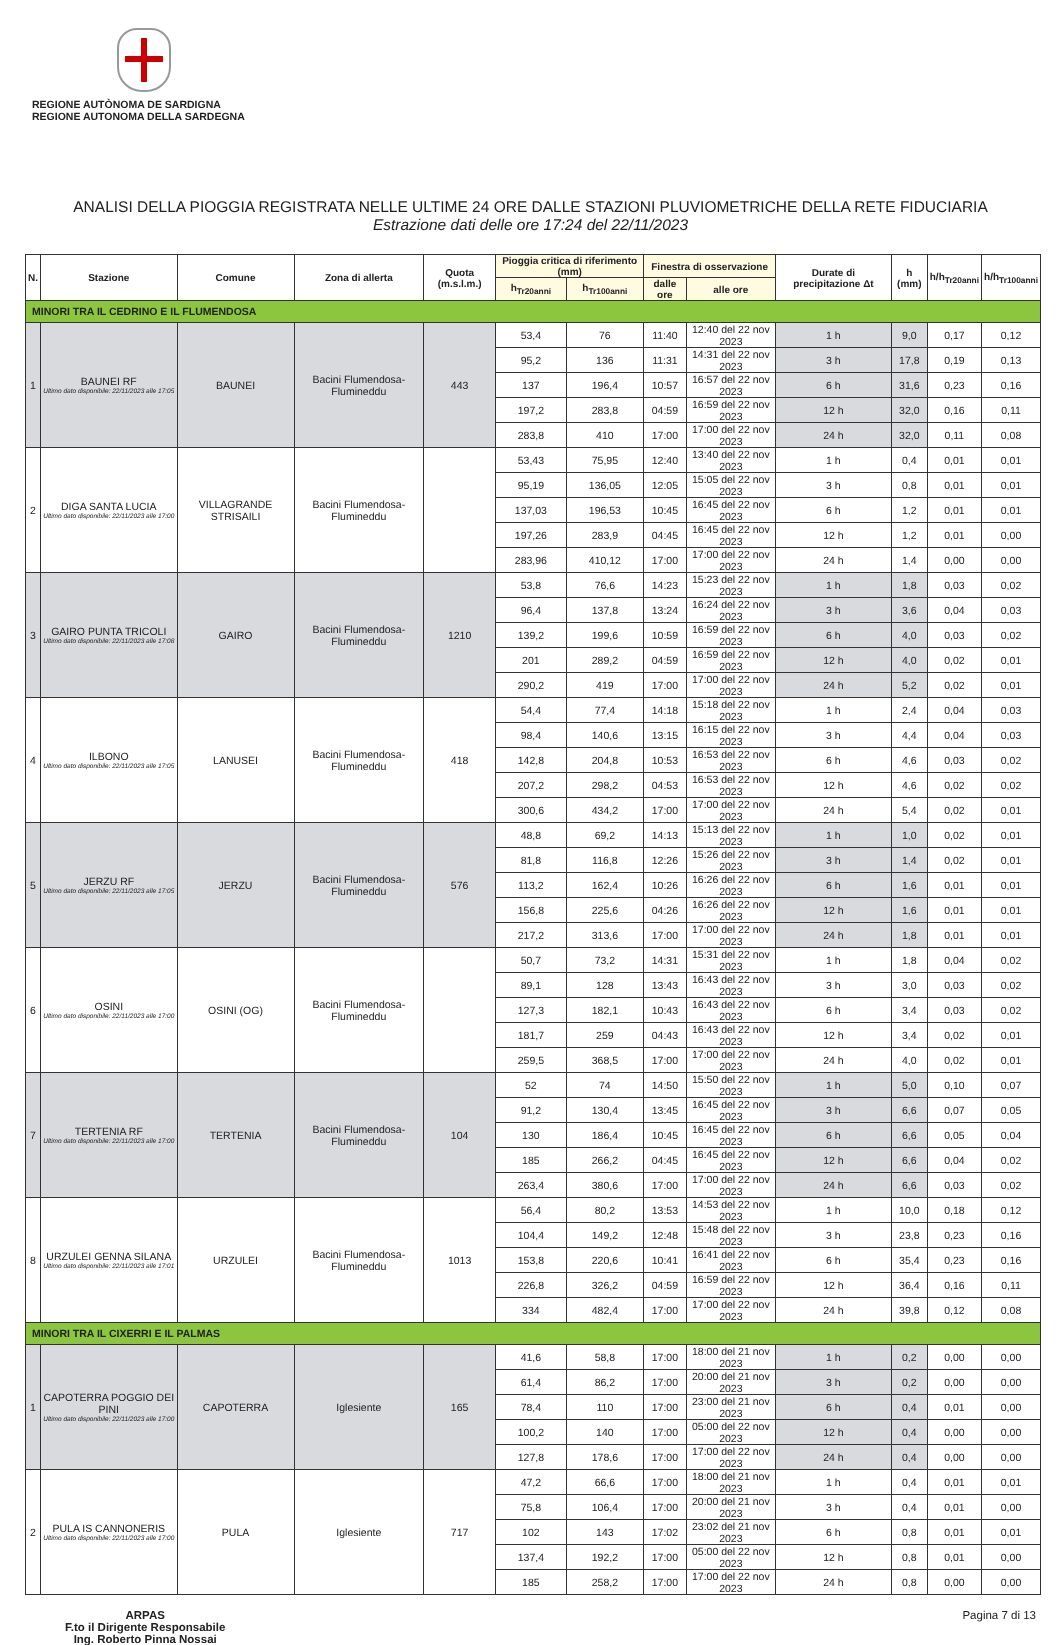REGIONE AUTÒNOMA DE SARDIGNA
REGIONE AUTONOMA DELLA SARDEGNA
ANALISI DELLA PIOGGIA REGISTRATA NELLE ULTIME 24 ORE DALLE STAZIONI PLUVIOMETRICHE DELLA RETE FIDUCIARIA
Estrazione dati delle ore 17:24 del 22/11/2023
| N. | Stazione | Comune | Zona di allerta | Quota (m.s.l.m.) | Pioggia critica di riferimento (mm) | | Finestra di osservazione | | Durate di precipitazione Δt | h (mm) | h/h<sub>Tr20anni</sub> | h/h<sub>Tr100anni</sub> |
| --- | --- | --- | --- | --- | --- | --- | --- | --- | --- | --- | --- | --- |
| | | | | | h<sub>Tr20anni</sub> | h<sub>Tr100anni</sub> | dalle ore | alle ore | | | | |
| MINORI TRA IL CEDRINO E IL FLUMENDOSA | | | | | | | | | | | | |
| 1 | BAUNEI RF Ultimo dato disponibile: 22/11/2023 alle 17:05 | BAUNEI | Bacini Flumendosa-Flumineddu | 443 | 53,4 | 76 | 11:40 | 12:40 del 22 nov 2023 | 1 h | 9,0 | 0,17 | 0,12 |
| | | | | | 95,2 | 136 | 11:31 | 14:31 del 22 nov 2023 | 3 h | 17,8 | 0,19 | 0,13 |
| | | | | | 137 | 196,4 | 10:57 | 16:57 del 22 nov 2023 | 6 h | 31,6 | 0,23 | 0,16 |
| | | | | | 197,2 | 283,8 | 04:59 | 16:59 del 22 nov 2023 | 12 h | 32,0 | 0,16 | 0,11 |
| | | | | | 283,8 | 410 | 17:00 | 17:00 del 22 nov 2023 | 24 h | 32,0 | 0,11 | 0,08 |
| 2 | DIGA SANTA LUCIA Ultimo dato disponibile: 22/11/2023 alle 17:00 | VILLAGRANDE STRISAILI | Bacini Flumendosa-Flumineddu | | 53,43 | 75,95 | 12:40 | 13:40 del 22 nov 2023 | 1 h | 0,4 | 0,01 | 0,01 |
| | | | | | 95,19 | 136,05 | 12:05 | 15:05 del 22 nov 2023 | 3 h | 0,8 | 0,01 | 0,01 |
| | | | | | 137,03 | 196,53 | 10:45 | 16:45 del 22 nov 2023 | 6 h | 1,2 | 0,01 | 0,01 |
| | | | | | 197,26 | 283,9 | 04:45 | 16:45 del 22 nov 2023 | 12 h | 1,2 | 0,01 | 0,00 |
| | | | | | 283,96 | 410,12 | 17:00 | 17:00 del 22 nov 2023 | 24 h | 1,4 | 0,00 | 0,00 |
| 3 | GAIRO PUNTA TRICOLI Ultimo dato disponibile: 22/11/2023 alle 17:08 | GAIRO | Bacini Flumendosa-Flumineddu | 1210 | 53,8 | 76,6 | 14:23 | 15:23 del 22 nov 2023 | 1 h | 1,8 | 0,03 | 0,02 |
| | | | | | 96,4 | 137,8 | 13:24 | 16:24 del 22 nov 2023 | 3 h | 3,6 | 0,04 | 0,03 |
| | | | | | 139,2 | 199,6 | 10:59 | 16:59 del 22 nov 2023 | 6 h | 4,0 | 0,03 | 0,02 |
| | | | | | 201 | 289,2 | 04:59 | 16:59 del 22 nov 2023 | 12 h | 4,0 | 0,02 | 0,01 |
| | | | | | 290,2 | 419 | 17:00 | 17:00 del 22 nov 2023 | 24 h | 5,2 | 0,02 | 0,01 |
| 4 | ILBONO Ultimo dato disponibile: 22/11/2023 alle 17:05 | LANUSEI | Bacini Flumendosa-Flumineddu | 418 | 54,4 | 77,4 | 14:18 | 15:18 del 22 nov 2023 | 1 h | 2,4 | 0,04 | 0,03 |
| | | | | | 98,4 | 140,6 | 13:15 | 16:15 del 22 nov 2023 | 3 h | 4,4 | 0,04 | 0,03 |
| | | | | | 142,8 | 204,8 | 10:53 | 16:53 del 22 nov 2023 | 6 h | 4,6 | 0,03 | 0,02 |
| | | | | | 207,2 | 298,2 | 04:53 | 16:53 del 22 nov 2023 | 12 h | 4,6 | 0,02 | 0,02 |
| | | | | | 300,6 | 434,2 | 17:00 | 17:00 del 22 nov 2023 | 24 h | 5,4 | 0,02 | 0,01 |
| 5 | JERZU RF Ultimo dato disponibile: 22/11/2023 alle 17:05 | JERZU | Bacini Flumendosa-Flumineddu | 576 | 48,8 | 69,2 | 14:13 | 15:13 del 22 nov 2023 | 1 h | 1,0 | 0,02 | 0,01 |
| | | | | | 81,8 | 116,8 | 12:26 | 15:26 del 22 nov 2023 | 3 h | 1,4 | 0,02 | 0,01 |
| | | | | | 113,2 | 162,4 | 10:26 | 16:26 del 22 nov 2023 | 6 h | 1,6 | 0,01 | 0,01 |
| | | | | | 156,8 | 225,6 | 04:26 | 16:26 del 22 nov 2023 | 12 h | 1,6 | 0,01 | 0,01 |
| | | | | | 217,2 | 313,6 | 17:00 | 17:00 del 22 nov 2023 | 24 h | 1,8 | 0,01 | 0,01 |
| 6 | OSINI Ultimo dato disponibile: 22/11/2023 alle 17:00 | OSINI (OG) | Bacini Flumendosa-Flumineddu | | 50,7 | 73,2 | 14:31 | 15:31 del 22 nov 2023 | 1 h | 1,8 | 0,04 | 0,02 |
| | | | | | 89,1 | 128 | 13:43 | 16:43 del 22 nov 2023 | 3 h | 3,0 | 0,03 | 0,02 |
| | | | | | 127,3 | 182,1 | 10:43 | 16:43 del 22 nov 2023 | 6 h | 3,4 | 0,03 | 0,02 |
| | | | | | 181,7 | 259 | 04:43 | 16:43 del 22 nov 2023 | 12 h | 3,4 | 0,02 | 0,01 |
| | | | | | 259,5 | 368,5 | 17:00 | 17:00 del 22 nov 2023 | 24 h | 4,0 | 0,02 | 0,01 |
| 7 | TERTENIA RF Ultimo dato disponibile: 22/11/2023 alle 17:00 | TERTENIA | Bacini Flumendosa-Flumineddu | 104 | 52 | 74 | 14:50 | 15:50 del 22 nov 2023 | 1 h | 5,0 | 0,10 | 0,07 |
| | | | | | 91,2 | 130,4 | 13:45 | 16:45 del 22 nov 2023 | 3 h | 6,6 | 0,07 | 0,05 |
| | | | | | 130 | 186,4 | 10:45 | 16:45 del 22 nov 2023 | 6 h | 6,6 | 0,05 | 0,04 |
| | | | | | 185 | 266,2 | 04:45 | 16:45 del 22 nov 2023 | 12 h | 6,6 | 0,04 | 0,02 |
| | | | | | 263,4 | 380,6 | 17:00 | 17:00 del 22 nov 2023 | 24 h | 6,6 | 0,03 | 0,02 |
| 8 | URZULEI GENNA SILANA Ultimo dato disponibile: 22/11/2023 alle 17:01 | URZULEI | Bacini Flumendosa-Flumineddu | 1013 | 56,4 | 80,2 | 13:53 | 14:53 del 22 nov 2023 | 1 h | 10,0 | 0,18 | 0,12 |
| | | | | | 104,4 | 149,2 | 12:48 | 15:48 del 22 nov 2023 | 3 h | 23,8 | 0,23 | 0,16 |
| | | | | | 153,8 | 220,6 | 10:41 | 16:41 del 22 nov 2023 | 6 h | 35,4 | 0,23 | 0,16 |
| | | | | | 226,8 | 326,2 | 04:59 | 16:59 del 22 nov 2023 | 12 h | 36,4 | 0,16 | 0,11 |
| | | | | | 334 | 482,4 | 17:00 | 17:00 del 22 nov 2023 | 24 h | 39,8 | 0,12 | 0,08 |
| MINORI TRA IL CIXERRI E IL PALMAS | | | | | | | | | | | | |
| 1 | CAPOTERRA POGGIO DEI PINI Ultimo dato disponibile: 22/11/2023 alle 17:00 | CAPOTERRA | Iglesiente | 165 | 41,6 | 58,8 | 17:00 | 18:00 del 21 nov 2023 | 1 h | 0,2 | 0,00 | 0,00 |
| | | | | | 61,4 | 86,2 | 17:00 | 20:00 del 21 nov 2023 | 3 h | 0,2 | 0,00 | 0,00 |
| | | | | | 78,4 | 110 | 17:00 | 23:00 del 21 nov 2023 | 6 h | 0,4 | 0,01 | 0,00 |
| | | | | | 100,2 | 140 | 17:00 | 05:00 del 22 nov 2023 | 12 h | 0,4 | 0,00 | 0,00 |
| | | | | | 127,8 | 178,6 | 17:00 | 17:00 del 22 nov 2023 | 24 h | 0,4 | 0,00 | 0,00 |
| 2 | PULA IS CANNONERIS Ultimo dato disponibile: 22/11/2023 alle 17:00 | PULA | Iglesiente | 717 | 47,2 | 66,6 | 17:00 | 18:00 del 21 nov 2023 | 1 h | 0,4 | 0,01 | 0,01 |
| | | | | | 75,8 | 106,4 | 17:00 | 20:00 del 21 nov 2023 | 3 h | 0,4 | 0,01 | 0,00 |
| | | | | | 102 | 143 | 17:02 | 23:02 del 21 nov 2023 | 6 h | 0,8 | 0,01 | 0,01 |
| | | | | | 137,4 | 192,2 | 17:00 | 05:00 del 22 nov 2023 | 12 h | 0,8 | 0,01 | 0,00 |
| | | | | | 185 | 258,2 | 17:00 | 17:00 del 22 nov 2023 | 24 h | 0,8 | 0,00 | 0,00 |
ARPAS
F.to il Dirigente Responsabile
Ing. Roberto Pinna Nossai
Pagina 7 di 13